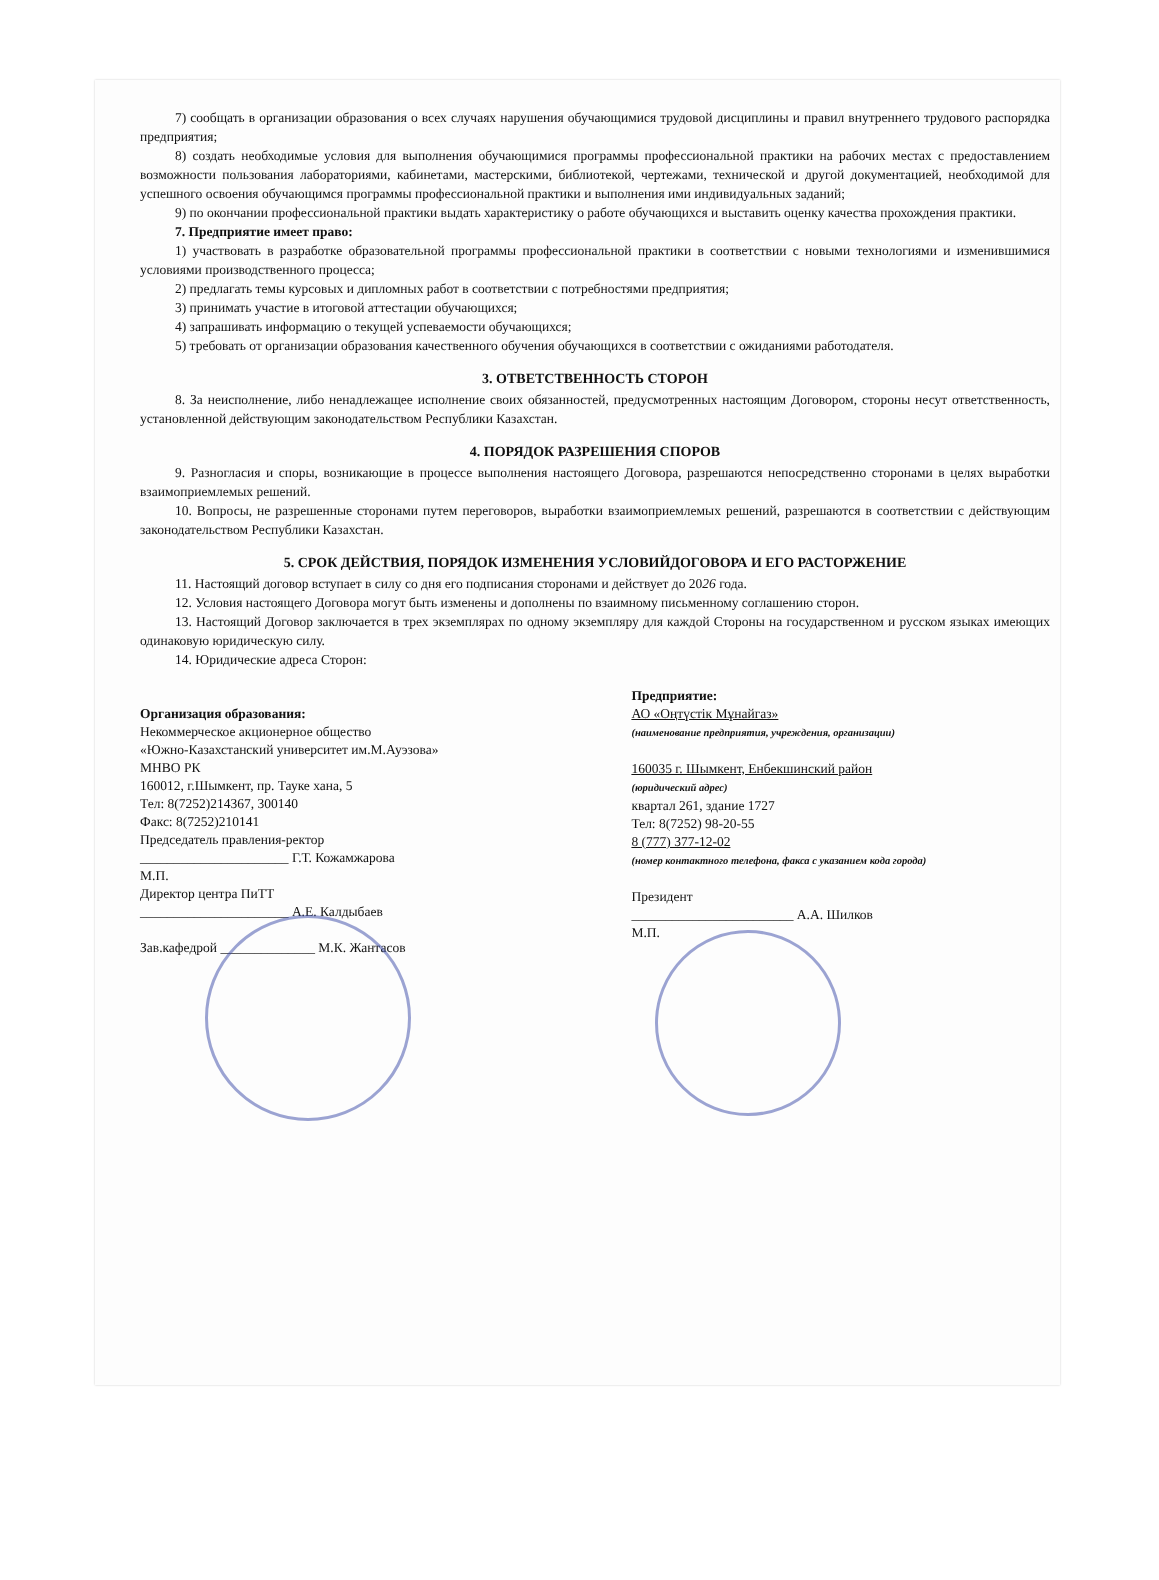7) сообщать в организации образования о всех случаях нарушения обучающимися трудовой дисциплины и правил внутреннего трудового распорядка предприятия;
8) создать необходимые условия для выполнения обучающимися программы профессиональной практики на рабочих местах с предоставлением возможности пользования лабораториями, кабинетами, мастерскими, библиотекой, чертежами, технической и другой документацией, необходимой для успешного освоения обучающимся программы профессиональной практики и выполнения ими индивидуальных заданий;
9) по окончании профессиональной практики выдать характеристику о работе обучающихся и выставить оценку качества прохождения практики.
7. Предприятие имеет право:
1) участвовать в разработке образовательной программы профессиональной практики в соответствии с новыми технологиями и изменившимися условиями производственного процесса;
2) предлагать темы курсовых и дипломных работ в соответствии с потребностями предприятия;
3) принимать участие в итоговой аттестации обучающихся;
4) запрашивать информацию о текущей успеваемости обучающихся;
5) требовать от организации образования качественного обучения обучающихся в соответствии с ожиданиями работодателя.
3. ОТВЕТСТВЕННОСТЬ СТОРОН
8. За неисполнение, либо ненадлежащее исполнение своих обязанностей, предусмотренных настоящим Договором, стороны несут ответственность, установленной действующим законодательством Республики Казахстан.
4. ПОРЯДОК РАЗРЕШЕНИЯ СПОРОВ
9. Разногласия и споры, возникающие в процессе выполнения настоящего Договора, разрешаются непосредственно сторонами в целях выработки взаимоприемлемых решений.
10. Вопросы, не разрешенные сторонами путем переговоров, выработки взаимоприемлемых решений, разрешаются в соответствии с действующим законодательством Республики Казахстан.
5. СРОК ДЕЙСТВИЯ, ПОРЯДОК ИЗМЕНЕНИЯ УСЛОВИЙДОГОВОРА И ЕГО РАСТОРЖЕНИЕ
11. Настоящий договор вступает в силу со дня его подписания сторонами и действует до 2026 года.
12. Условия настоящего Договора могут быть изменены и дополнены по взаимному письменному соглашению сторон.
13. Настоящий Договор заключается в трех экземплярах по одному экземпляру для каждой Стороны на государственном и русском языках имеющих одинаковую юридическую силу.
14. Юридические адреса Сторон:
Организация образования:
Некоммерческое акционерное общество
«Южно-Казахстанский университет им.М.Ауэзова»
МНВО РК
160012, г.Шымкент, пр. Тауке хана, 5
Тел: 8(7252)214367, 300140
Факс: 8(7252)210141
Председатель правления-ректор
______________________ Г.Т. Кожамжарова
М.П.
Директор центра ПиТТ
______________________ А.Е. Калдыбаев
Зав.кафедрой ______________ М.К. Жантасов
Предприятие:
АО «Оңтүстік Мұнайгаз»
(наименование предприятия, учреждения, организации)
160035 г. Шымкент, Енбекшинский район
(юридический адрес)
квартал 261, здание 1727
Тел: 8(7252) 98-20-55
8 (777) 377-12-02
(номер контактного телефона, факса с указанием кода города)
Президент
________________________ А.А. Шилков
М.П.